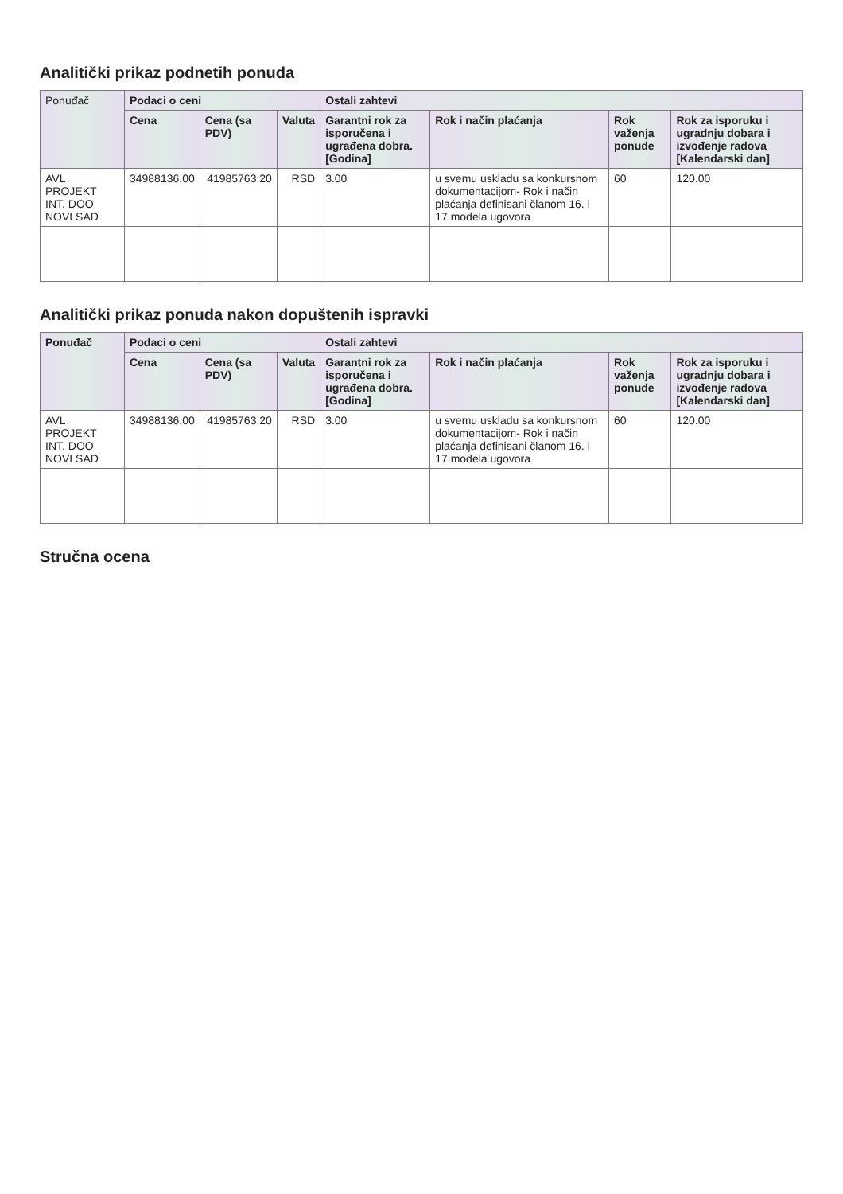Analitički prikaz podnetih ponuda
| Ponuđač | Podaci o ceni | | | Ostali zahtevi | | | |
| --- | --- | --- | --- | --- | --- | --- | --- |
| | Cena | Cena (sa PDV) | Valuta | Garantni rok za isporučena i ugrađena dobra. [Godina] | Rok i način plaćanja | Rok važenja ponude | Rok za isporuku i ugradnju dobara i izvođenje radova [Kalendarski dan] |
| AVL PROJEKT INT. DOO NOVI SAD | 34988136.00 | 41985763.20 | RSD | 3.00 | u svemu uskladu sa konkursnom dokumentacijom- Rok i način plaćanja definisani članom 16. i 17.modela ugovora | 60 | 120.00 |
Analitički prikaz ponuda nakon dopuštenih ispravki
| Ponuđač | Podaci o ceni | | | Ostali zahtevi | | | |
| --- | --- | --- | --- | --- | --- | --- | --- |
| | Cena | Cena (sa PDV) | Valuta | Garantni rok za isporučena i ugrađena dobra. [Godina] | Rok i način plaćanja | Rok važenja ponude | Rok za isporuku i ugradnju dobara i izvođenje radova [Kalendarski dan] |
| AVL PROJEKT INT. DOO NOVI SAD | 34988136.00 | 41985763.20 | RSD | 3.00 | u svemu uskladu sa konkursnom dokumentacijom- Rok i način plaćanja definisani članom 16. i 17.modela ugovora | 60 | 120.00 |
Stručna ocena